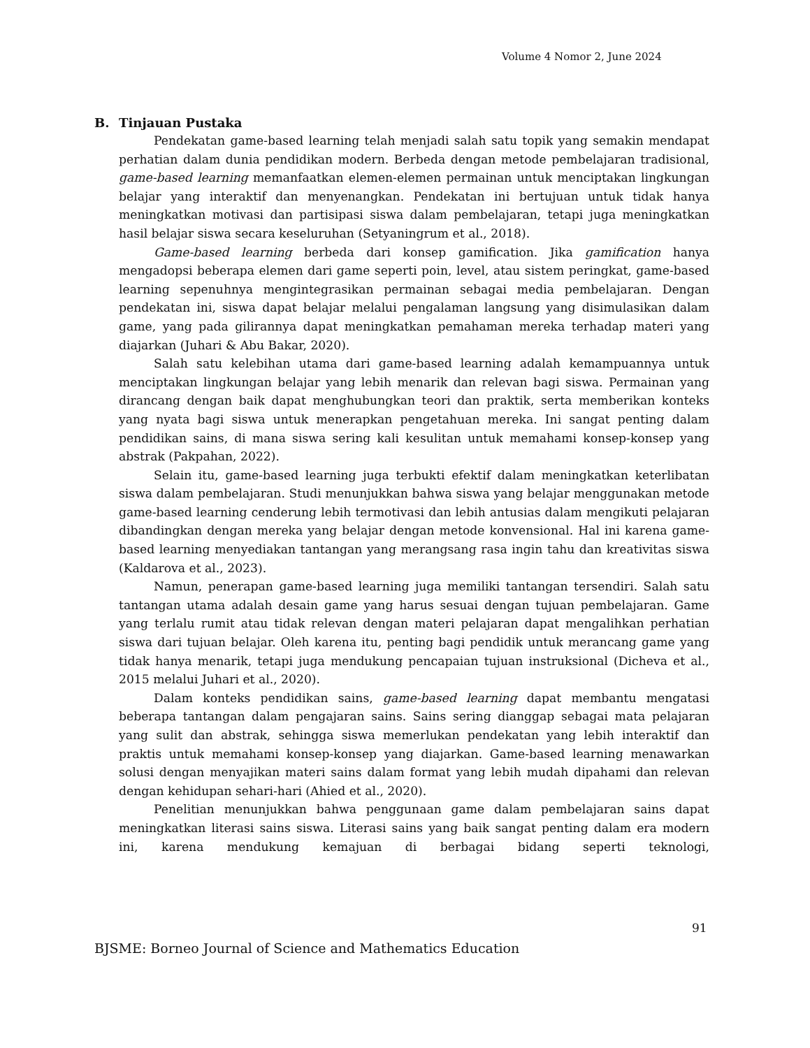Volume 4 Nomor 2, June 2024
B. Tinjauan Pustaka
Pendekatan game-based learning telah menjadi salah satu topik yang semakin mendapat perhatian dalam dunia pendidikan modern. Berbeda dengan metode pembelajaran tradisional, game-based learning memanfaatkan elemen-elemen permainan untuk menciptakan lingkungan belajar yang interaktif dan menyenangkan. Pendekatan ini bertujuan untuk tidak hanya meningkatkan motivasi dan partisipasi siswa dalam pembelajaran, tetapi juga meningkatkan hasil belajar siswa secara keseluruhan (Setyaningrum et al., 2018).
Game-based learning berbeda dari konsep gamification. Jika gamification hanya mengadopsi beberapa elemen dari game seperti poin, level, atau sistem peringkat, game-based learning sepenuhnya mengintegrasikan permainan sebagai media pembelajaran. Dengan pendekatan ini, siswa dapat belajar melalui pengalaman langsung yang disimulasikan dalam game, yang pada gilirannya dapat meningkatkan pemahaman mereka terhadap materi yang diajarkan (Juhari & Abu Bakar, 2020).
Salah satu kelebihan utama dari game-based learning adalah kemampuannya untuk menciptakan lingkungan belajar yang lebih menarik dan relevan bagi siswa. Permainan yang dirancang dengan baik dapat menghubungkan teori dan praktik, serta memberikan konteks yang nyata bagi siswa untuk menerapkan pengetahuan mereka. Ini sangat penting dalam pendidikan sains, di mana siswa sering kali kesulitan untuk memahami konsep-konsep yang abstrak (Pakpahan, 2022).
Selain itu, game-based learning juga terbukti efektif dalam meningkatkan keterlibatan siswa dalam pembelajaran. Studi menunjukkan bahwa siswa yang belajar menggunakan metode game-based learning cenderung lebih termotivasi dan lebih antusias dalam mengikuti pelajaran dibandingkan dengan mereka yang belajar dengan metode konvensional. Hal ini karena game-based learning menyediakan tantangan yang merangsang rasa ingin tahu dan kreativitas siswa (Kaldarova et al., 2023).
Namun, penerapan game-based learning juga memiliki tantangan tersendiri. Salah satu tantangan utama adalah desain game yang harus sesuai dengan tujuan pembelajaran. Game yang terlalu rumit atau tidak relevan dengan materi pelajaran dapat mengalihkan perhatian siswa dari tujuan belajar. Oleh karena itu, penting bagi pendidik untuk merancang game yang tidak hanya menarik, tetapi juga mendukung pencapaian tujuan instruksional (Dicheva et al., 2015 melalui Juhari et al., 2020).
Dalam konteks pendidikan sains, game-based learning dapat membantu mengatasi beberapa tantangan dalam pengajaran sains. Sains sering dianggap sebagai mata pelajaran yang sulit dan abstrak, sehingga siswa memerlukan pendekatan yang lebih interaktif dan praktis untuk memahami konsep-konsep yang diajarkan. Game-based learning menawarkan solusi dengan menyajikan materi sains dalam format yang lebih mudah dipahami dan relevan dengan kehidupan sehari-hari (Ahied et al., 2020).
Penelitian menunjukkan bahwa penggunaan game dalam pembelajaran sains dapat meningkatkan literasi sains siswa. Literasi sains yang baik sangat penting dalam era modern ini, karena mendukung kemajuan di berbagai bidang seperti teknologi,
91
BJSME: Borneo Journal of Science and Mathematics Education